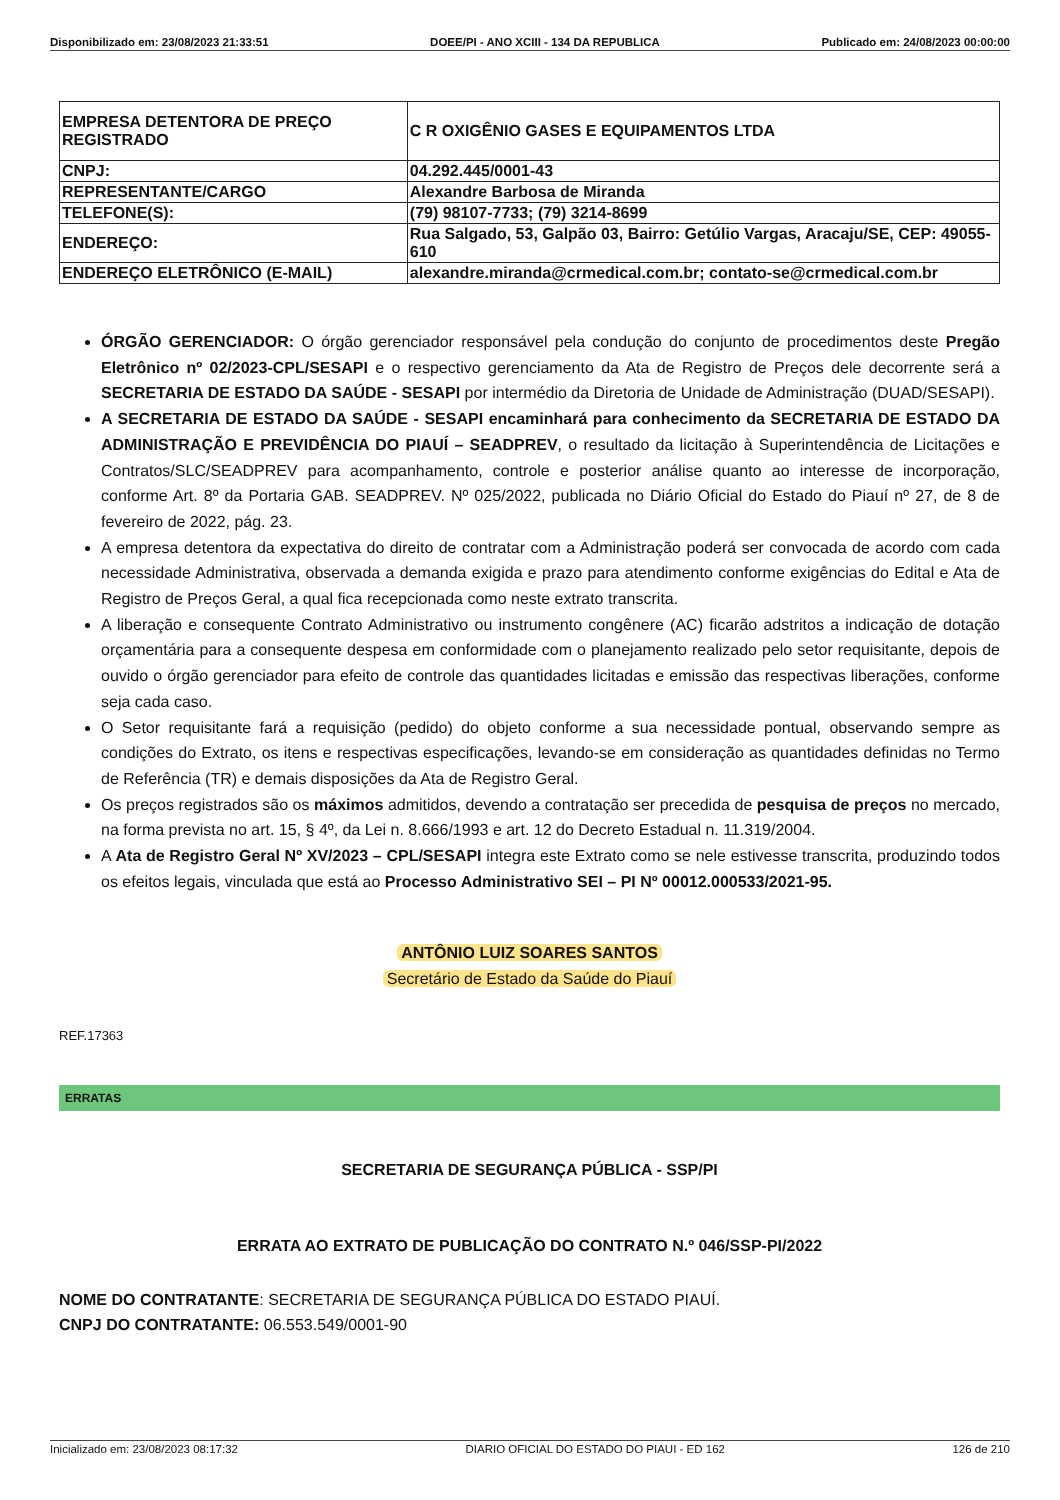Disponibilizado em: 23/08/2023 21:33:51 DOEE/PI - ANO XCIII - 134 DA REPUBLICA Publicado em: 24/08/2023 00:00:00
| EMPRESA DETENTORA DE PREÇO REGISTRADO | C R OXIGÊNIO GASES E EQUIPAMENTOS LTDA |
| CNPJ: | 04.292.445/0001-43 |
| REPRESENTANTE/CARGO | Alexandre Barbosa de Miranda |
| TELEFONE(S): | (79) 98107-7733; (79) 3214-8699 |
| ENDEREÇO: | Rua Salgado, 53, Galpão 03, Bairro: Getúlio Vargas, Aracaju/SE, CEP: 49055-610 |
| ENDEREÇO ELETRÔNICO (E-MAIL) | alexandre.miranda@crmedical.com.br; contato-se@crmedical.com.br |
ÓRGÃO GERENCIADOR: O órgão gerenciador responsável pela condução do conjunto de procedimentos deste Pregão Eletrônico nº 02/2023-CPL/SESAPI e o respectivo gerenciamento da Ata de Registro de Preços dele decorrente será a SECRETARIA DE ESTADO DA SAÚDE - SESAPI por intermédio da Diretoria de Unidade de Administração (DUAD/SESAPI).
A SECRETARIA DE ESTADO DA SAÚDE - SESAPI encaminhará para conhecimento da SECRETARIA DE ESTADO DA ADMINISTRAÇÃO E PREVIDÊNCIA DO PIAUÍ – SEADPREV, o resultado da licitação à Superintendência de Licitações e Contratos/SLC/SEADPREV para acompanhamento, controle e posterior análise quanto ao interesse de incorporação, conforme Art. 8º da Portaria GAB. SEADPREV. Nº 025/2022, publicada no Diário Oficial do Estado do Piauí nº 27, de 8 de fevereiro de 2022, pág. 23.
A empresa detentora da expectativa do direito de contratar com a Administração poderá ser convocada de acordo com cada necessidade Administrativa, observada a demanda exigida e prazo para atendimento conforme exigências do Edital e Ata de Registro de Preços Geral, a qual fica recepcionada como neste extrato transcrita.
A liberação e consequente Contrato Administrativo ou instrumento congênere (AC) ficarão adstritos a indicação de dotação orçamentária para a consequente despesa em conformidade com o planejamento realizado pelo setor requisitante, depois de ouvido o órgão gerenciador para efeito de controle das quantidades licitadas e emissão das respectivas liberações, conforme seja cada caso.
O Setor requisitante fará a requisição (pedido) do objeto conforme a sua necessidade pontual, observando sempre as condições do Extrato, os itens e respectivas especificações, levando-se em consideração as quantidades definidas no Termo de Referência (TR) e demais disposições da Ata de Registro Geral.
Os preços registrados são os máximos admitidos, devendo a contratação ser precedida de pesquisa de preços no mercado, na forma prevista no art. 15, § 4º, da Lei n. 8.666/1993 e art. 12 do Decreto Estadual n. 11.319/2004.
A Ata de Registro Geral Nº XV/2023 – CPL/SESAPI integra este Extrato como se nele estivesse transcrita, produzindo todos os efeitos legais, vinculada que está ao Processo Administrativo SEI – PI Nº 00012.000533/2021-95.
ANTÔNIO LUIZ SOARES SANTOS
Secretário de Estado da Saúde do Piauí
REF.17363
ERRATAS
SECRETARIA DE SEGURANÇA PÚBLICA - SSP/PI
ERRATA AO EXTRATO DE PUBLICAÇÃO DO CONTRATO N.º 046/SSP-PI/2022
NOME DO CONTRATANTE: SECRETARIA DE SEGURANÇA PÚBLICA DO ESTADO PIAUÍ.
CNPJ DO CONTRATANTE: 06.553.549/0001-90
Inicializado em: 23/08/2023 08:17:32 DIARIO OFICIAL DO ESTADO DO PIAUI - ED 162 126 de 210